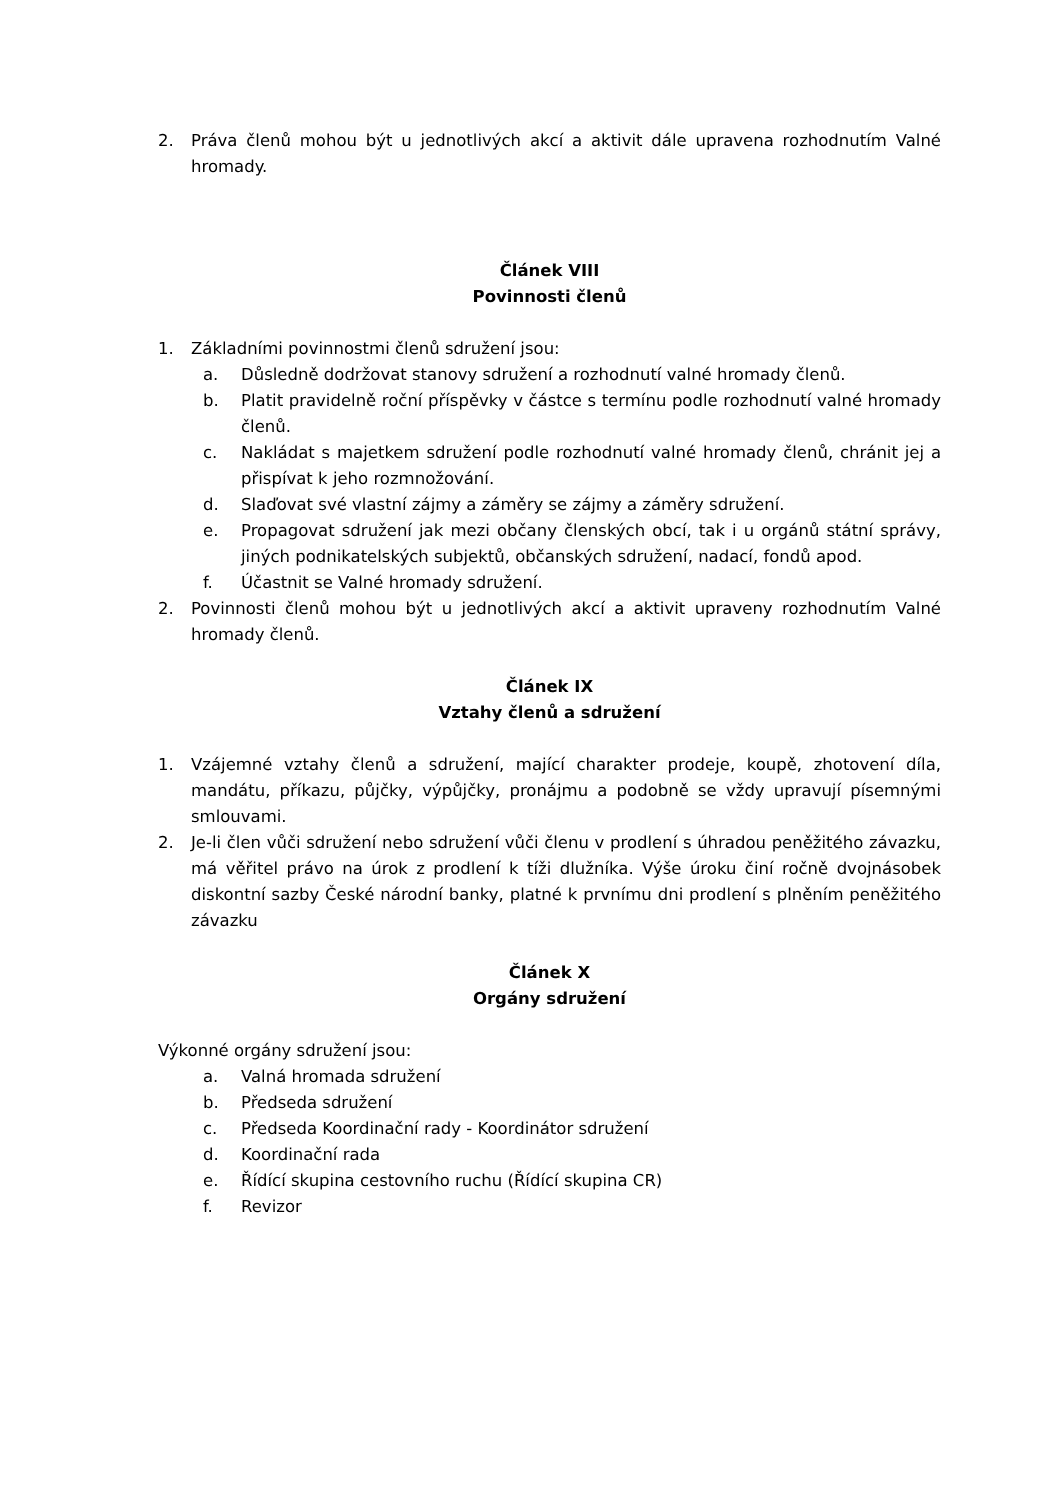2. Práva členů mohou být u jednotlivých akcí a aktivit dále upravena rozhodnutím Valné hromady.
Článek VIII
Povinnosti členů
1. Základními povinnostmi členů sdružení jsou:
a. Důsledně dodržovat stanovy sdružení a rozhodnutí valné hromady členů.
b. Platit pravidelně roční příspěvky v částce s termínu podle rozhodnutí valné hromady členů.
c. Nakládat s majetkem sdružení podle rozhodnutí valné hromady členů, chránit jej a přispívat k jeho rozmnožování.
d. Slaďovat své vlastní zájmy a záměry se zájmy a záměry sdružení.
e. Propagovat sdružení jak mezi občany členských obcí, tak i u orgánů státní správy, jiných podnikatelských subjektů, občanských sdružení, nadací, fondů apod.
f. Účastnit se Valné hromady sdružení.
2. Povinnosti členů mohou být u jednotlivých akcí a aktivit upraveny rozhodnutím Valné hromady členů.
Článek IX
Vztahy členů a sdružení
1. Vzájemné vztahy členů a sdružení, mající charakter prodeje, koupě, zhotovení díla, mandátu, příkazu, půjčky, výpůjčky, pronájmu a podobně se vždy upravují písemnými smlouvami.
2. Je-li člen vůči sdružení nebo sdružení vůči členu v prodlení s úhradou peněžitého závazku, má věřitel právo na úrok z prodlení k tíži dlužníka. Výše úroku činí ročně dvojnásobek diskontní sazby České národní banky, platné k prvnímu dni prodlení s plněním peněžitého závazku
Článek X
Orgány sdružení
Výkonné orgány sdružení jsou:
a. Valná hromada sdružení
b. Předseda sdružení
c. Předseda Koordinační rady - Koordinátor sdružení
d. Koordinační rada
e. Řídící skupina cestovního ruchu (Řídící skupina CR)
f. Revizor